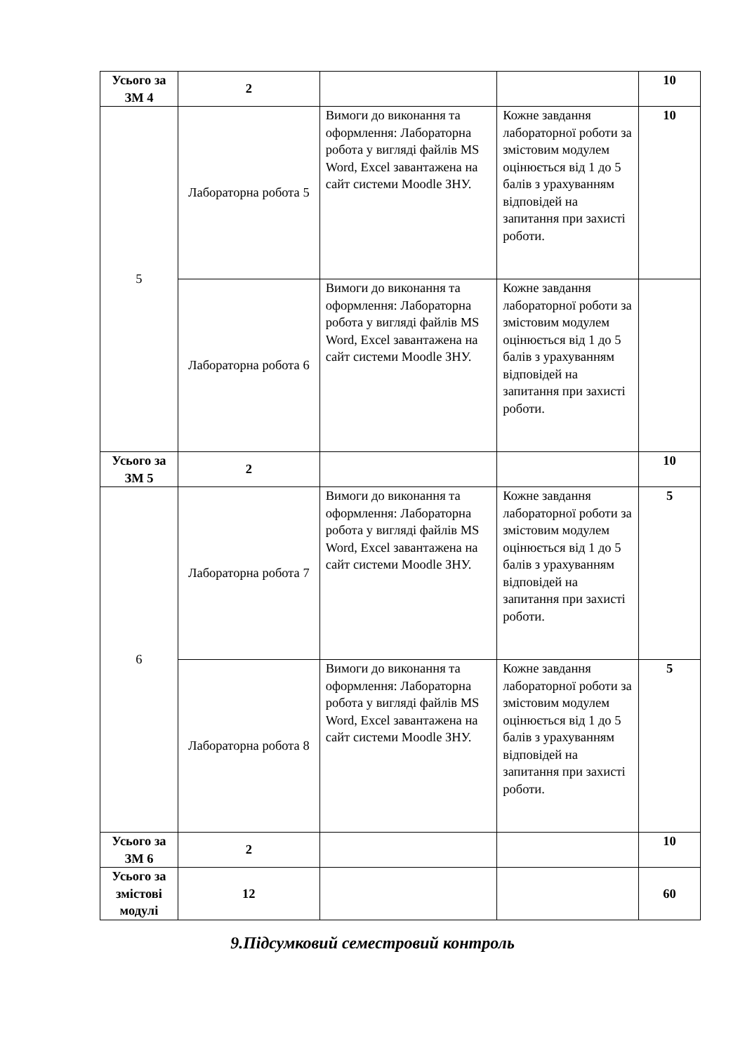| Усього за ЗМ 4 | 2 | | | 10 |
| 5 | Лабораторна робота 5 | Вимоги до виконання та оформлення: Лабораторна робота у вигляді файлів MS Word, Excel завантажена на сайт системи Moodle ЗНУ. | Кожне завдання лабораторної роботи за змістовим модулем оцінюється від 1 до 5 балів з урахуванням відповідей на запитання при захисті роботи. | 10 |
| | Лабораторна робота 6 | Вимоги до виконання та оформлення: Лабораторна робота у вигляді файлів MS Word, Excel завантажена на сайт системи Moodle ЗНУ. | Кожне завдання лабораторної роботи за змістовим модулем оцінюється від 1 до 5 балів з урахуванням відповідей на запитання при захисті роботи. | |
| Усього за ЗМ 5 | 2 | | | 10 |
| 6 | Лабораторна робота 7 | Вимоги до виконання та оформлення: Лабораторна робота у вигляді файлів MS Word, Excel завантажена на сайт системи Moodle ЗНУ. | Кожне завдання лабораторної роботи за змістовим модулем оцінюється від 1 до 5 балів з урахуванням відповідей на запитання при захисті роботи. | 5 |
| | Лабораторна робота 8 | Вимоги до виконання та оформлення: Лабораторна робота у вигляді файлів MS Word, Excel завантажена на сайт системи Moodle ЗНУ. | Кожне завдання лабораторної роботи за змістовим модулем оцінюється від 1 до 5 балів з урахуванням відповідей на запитання при захисті роботи. | 5 |
| Усього за ЗМ 6 | 2 | | | 10 |
| Усього за змістові модулі | 12 | | | 60 |
9.Підсумковий семестровий контроль